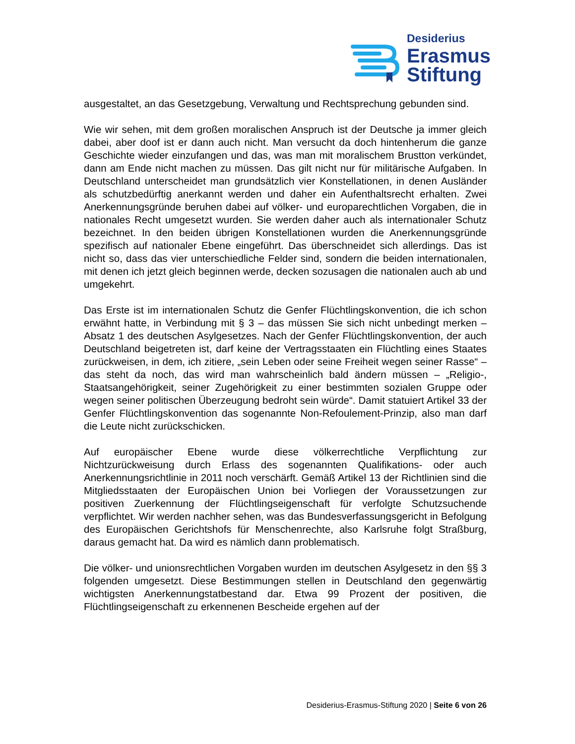Desiderius
Erasmus
Stiftung
ausgestaltet, an das Gesetzgebung, Verwaltung und Rechtsprechung gebunden sind.
Wie wir sehen, mit dem großen moralischen Anspruch ist der Deutsche ja immer gleich dabei, aber doof ist er dann auch nicht. Man versucht da doch hintenherum die ganze Geschichte wieder einzufangen und das, was man mit moralischem Brustton verkündet, dann am Ende nicht machen zu müssen. Das gilt nicht nur für militärische Aufgaben. In Deutschland unterscheidet man grundsätzlich vier Konstellationen, in denen Ausländer als schutzbedürftig anerkannt werden und daher ein Aufenthaltsrecht erhalten. Zwei Anerkennungsgründe beruhen dabei auf völker- und europarechtlichen Vorgaben, die in nationales Recht umgesetzt wurden. Sie werden daher auch als internationaler Schutz bezeichnet. In den beiden übrigen Konstellationen wurden die Anerkennungsgründe spezifisch auf nationaler Ebene eingeführt. Das überschneidet sich allerdings. Das ist nicht so, dass das vier unterschiedliche Felder sind, sondern die beiden internationalen, mit denen ich jetzt gleich beginnen werde, decken sozusagen die nationalen auch ab und umgekehrt.
Das Erste ist im internationalen Schutz die Genfer Flüchtlingskonvention, die ich schon erwähnt hatte, in Verbindung mit § 3 – das müssen Sie sich nicht unbedingt merken – Absatz 1 des deutschen Asylgesetzes. Nach der Genfer Flüchtlingskonvention, der auch Deutschland beigetreten ist, darf keine der Vertragsstaaten ein Flüchtling eines Staates zurückweisen, in dem, ich zitiere, „sein Leben oder seine Freiheit wegen seiner Rasse“ – das steht da noch, das wird man wahrscheinlich bald ändern müssen – „Religio-, Staatsangehörigkeit, seiner Zugehörigkeit zu einer bestimmten sozialen Gruppe oder wegen seiner politischen Überzeugung bedroht sein würde“. Damit statuiert Artikel 33 der Genfer Flüchtlingskonvention das sogenannte Non-Refoulement-Prinzip, also man darf die Leute nicht zurückschicken.
Auf europäischer Ebene wurde diese völkerrechtliche Verpflichtung zur Nichtzurückweisung durch Erlass des sogenannten Qualifikations- oder auch Anerkennungsrichtlinie in 2011 noch verschärft. Gemäß Artikel 13 der Richtlinien sind die Mitgliedsstaaten der Europäischen Union bei Vorliegen der Voraussetzungen zur positiven Zuerkennung der Flüchtlingseigenschaft für verfolgte Schutzsuchende verpflichtet. Wir werden nachher sehen, was das Bundesverfassungsgericht in Befolgung des Europäischen Gerichtshofs für Menschenrechte, also Karlsruhe folgt Straßburg, daraus gemacht hat. Da wird es nämlich dann problematisch.
Die völker- und unionsrechtlichen Vorgaben wurden im deutschen Asylgesetz in den §§ 3 folgenden umgesetzt. Diese Bestimmungen stellen in Deutschland den gegenwärtig wichtigsten Anerkennungstatbestand dar. Etwa 99 Prozent der positiven, die Flüchtlingseigenschaft zu erkennenen Bescheide ergehen auf der
Desiderius-Erasmus-Stiftung 2020 | Seite 6 von 26